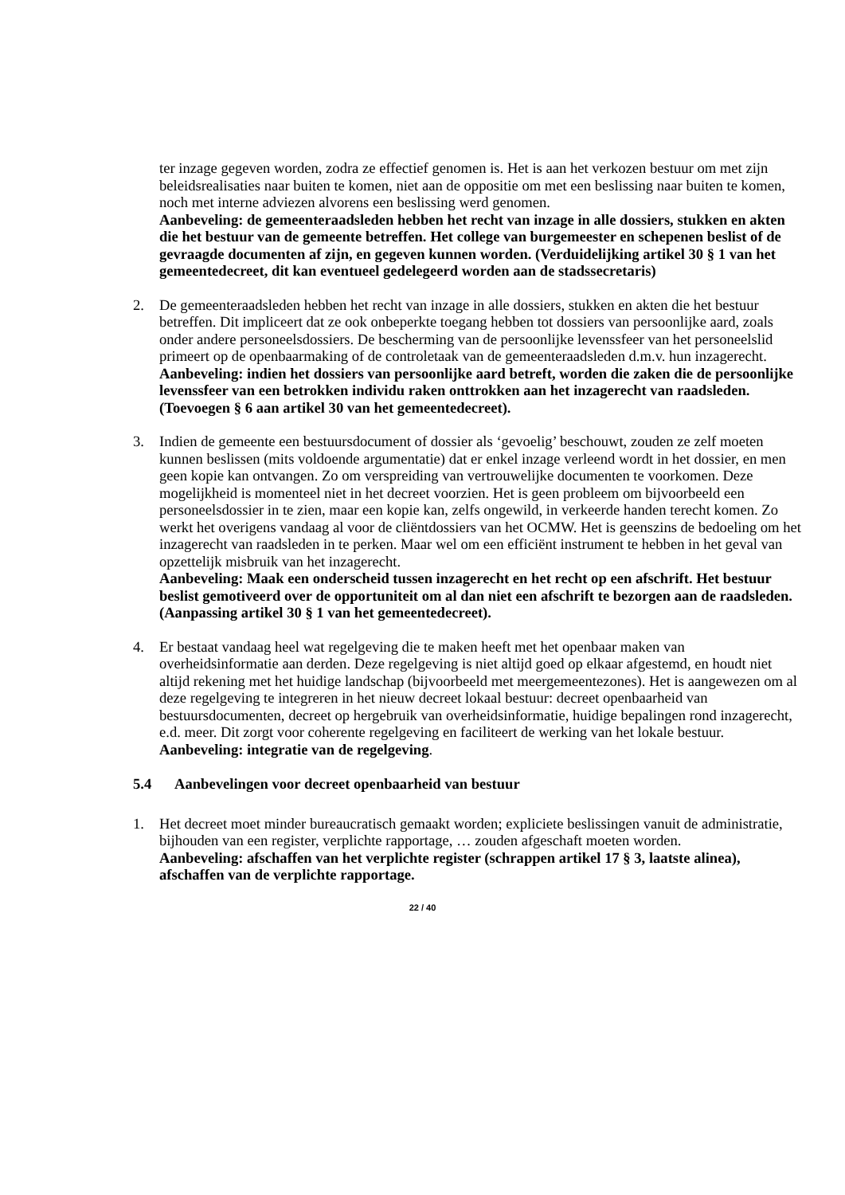ter inzage gegeven worden, zodra ze effectief genomen is. Het is aan het verkozen bestuur om met zijn beleidsrealisaties naar buiten te komen, niet aan de oppositie om met een beslissing naar buiten te komen, noch met interne adviezen alvorens een beslissing werd genomen.
Aanbeveling: de gemeenteraadsleden hebben het recht van inzage in alle dossiers, stukken en akten die het bestuur van de gemeente betreffen. Het college van burgemeester en schepenen beslist of de gevraagde documenten af zijn, en gegeven kunnen worden. (Verduidelijking artikel 30 § 1 van het gemeentedecreet, dit kan eventueel gedelegeerd worden aan de stadssecretaris)
2. De gemeenteraadsleden hebben het recht van inzage in alle dossiers, stukken en akten die het bestuur betreffen. Dit impliceert dat ze ook onbeperkte toegang hebben tot dossiers van persoonlijke aard, zoals onder andere personeelsdossiers. De bescherming van de persoonlijke levenssfeer van het personeelslid primeert op de openbaarmaking of de controletaak van de gemeenteraadsleden d.m.v. hun inzagerecht.
Aanbeveling: indien het dossiers van persoonlijke aard betreft, worden die zaken die de persoonlijke levenssfeer van een betrokken individu raken onttrokken aan het inzagerecht van raadsleden. (Toevoegen § 6 aan artikel 30 van het gemeentedecreet).
3. Indien de gemeente een bestuursdocument of dossier als ‘gevoelig’ beschouwt, zouden ze zelf moeten kunnen beslissen (mits voldoende argumentatie) dat er enkel inzage verleend wordt in het dossier, en men geen kopie kan ontvangen. Zo om verspreiding van vertrouwelijke documenten te voorkomen. Deze mogelijkheid is momenteel niet in het decreet voorzien. Het is geen probleem om bijvoorbeeld een personeelsdossier in te zien, maar een kopie kan, zelfs ongewild, in verkeerde handen terecht komen. Zo werkt het overigens vandaag al voor de cliëntdossiers van het OCMW. Het is geenszins de bedoeling om het inzagerecht van raadsleden in te perken. Maar wel om een efficiënt instrument te hebben in het geval van opzettelijk misbruik van het inzagerecht.
Aanbeveling: Maak een onderscheid tussen inzagerecht en het recht op een afschrift. Het bestuur beslist gemotiveerd over de opportuniteit om al dan niet een afschrift te bezorgen aan de raadsleden. (Aanpassing artikel 30 § 1 van het gemeentedecreet).
4. Er bestaat vandaag heel wat regelgeving die te maken heeft met het openbaar maken van overheidsinformatie aan derden. Deze regelgeving is niet altijd goed op elkaar afgestemd, en houdt niet altijd rekening met het huidige landschap (bijvoorbeeld met meergemeentezones). Het is aangewezen om al deze regelgeving te integreren in het nieuw decreet lokaal bestuur: decreet openbaarheid van bestuursdocumenten, decreet op hergebruik van overheidsinformatie, huidige bepalingen rond inzagerecht, e.d. meer. Dit zorgt voor coherente regelgeving en faciliteert de werking van het lokale bestuur.
Aanbeveling: integratie van de regelgeving.
5.4 Aanbevelingen voor decreet openbaarheid van bestuur
1. Het decreet moet minder bureaucratisch gemaakt worden; expliciete beslissingen vanuit de administratie, bijhouden van een register, verplichte rapportage, … zouden afgeschaft moeten worden.
Aanbeveling: afschaffen van het verplichte register (schrappen artikel 17 § 3, laatste alinea), afschaffen van de verplichte rapportage.
22 / 40